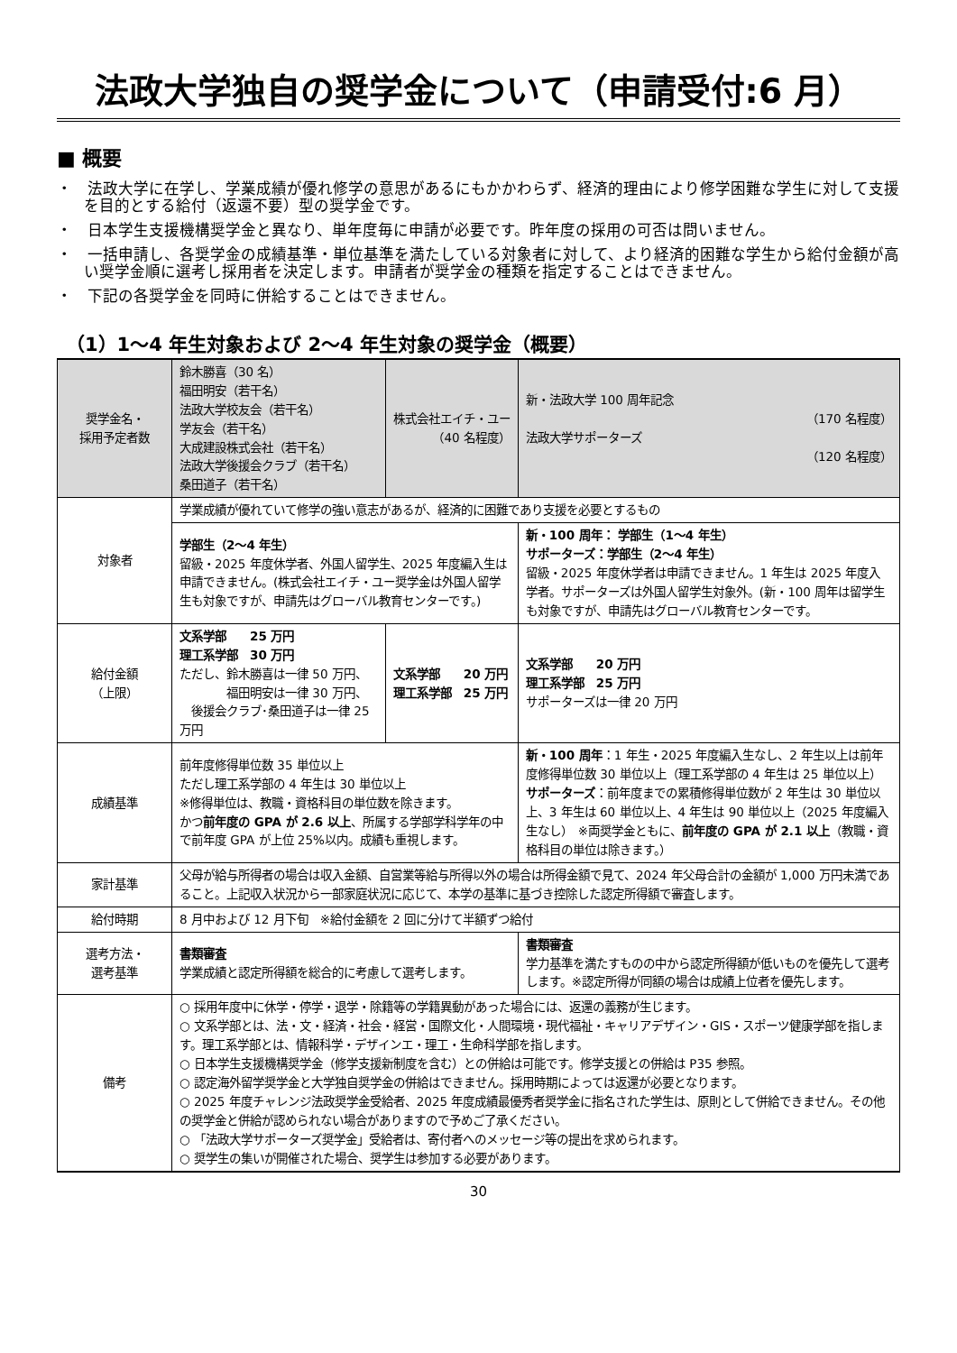法政大学独自の奨学金について（申請受付:6 月）
■ 概要
・　法政大学に在学し、学業成績が優れ修学の意思があるにもかかわらず、経済的理由により修学困難な学生に対して支援を目的とする給付（返還不要）型の奨学金です。
・　日本学生支援機構奨学金と異なり、単年度毎に申請が必要です。昨年度の採用の可否は問いません。
・　一括申請し、各奨学金の成績基準・単位基準を満たしている対象者に対して、より経済的困難な学生から給付金額が高い奨学金順に選考し採用者を決定します。申請者が奨学金の種類を指定することはできません。
・　下記の各奨学金を同時に併給することはできません。
（1）1〜4 年生対象および 2〜4 年生対象の奨学金（概要）
| 奨学金名・ 採用予定者数 | 鈴木勝喜（30 名） 福田明安（若干名） 法政大学校友会（若干名） 学友会（若干名） 大成建設株式会社（若干名） 法政大学後援会クラブ（若干名） 桑田道子（若干名） | 株式会社エイチ・ユー （40 名程度） | 新・法政大学 100 周年記念 （170 名程度） 法政大学サポーターズ （120 名程度） |
| --- | --- | --- | --- |
| 対象者 | 学業成績が優れていて修学の強い意志があるが、経済的に困難であり支援を必要とするもの | | |
| | 学部生（2〜4 年生） 留級・2025 年度休学者、外国人留学生、2025 年度編入生は申請できません。(株式会社エイチ・ユー奨学金は外国人留学生も対象ですが、申請先はグローバル教育センターです。) | | 新・100 周年： 学部生（1〜4 年生） サポーターズ：学部生（2〜4 年生） 留級・2025 年度休学者は申請できません。1 年生は 2025 年度入学者。サポーターズは外国人留学生対象外。(新・100 周年は留学生も対象ですが、申請先はグローバル教育センターです。 |
| 給付金額 （上限） | 文系学部 25 万円 理工系学部 30 万円 ただし、鈴木勝喜は一律 50 万円、 福田明安は一律 30 万円、 後援会クラブ･桑田道子は一律 25 万円 | 文系学部 20 万円 理工系学部 25 万円 | 文系学部 20 万円 理工系学部 25 万円 サポーターズは一律 20 万円 |
| 成績基準 | 前年度修得単位数 35 単位以上 ただし理工系学部の 4 年生は 30 単位以上 ※修得単位は、教職・資格科目の単位数を除きます。 かつ 前年度の GPA が 2.6 以上 、所属する学部学科学年の中で前年度 GPA が上位 25%以内。成績も重視します。 | | 新・100 周年 ：1 年生・2025 年度編入生なし、2 年生以上は前年度修得単位数 30 単位以上（理工系学部の 4 年生は 25 単位以上） サポーターズ ：前年度までの累積修得単位数が 2 年生は 30 単位以上、3 年生は 60 単位以上、4 年生は 90 単位以上（2025 年度編入生なし） ※両奨学金ともに、 前年度の GPA が 2.1 以上 （教職・資格科目の単位は除きます。） |
| 家計基準 | 父母が給与所得者の場合は収入金額、自営業等給与所得以外の場合は所得金額で見て、2024 年父母合計の金額が 1,000 万円未満であること。上記収入状況から一部家庭状況に応じて、本学の基準に基づき控除した認定所得額で審査します。 | | |
| 給付時期 | 8 月中および 12 月下旬 ※給付金額を 2 回に分けて半額ずつ給付 | | |
| 選考方法・ 選考基準 | 書類審査 学業成績と認定所得額を総合的に考慮して選考します。 | | 書類審査 学力基準を満たすものの中から認定所得額が低いものを優先して選考します。※認定所得が同額の場合は成績上位者を優先します。 |
| 備考 | ○ 採用年度中に休学・停学・退学・除籍等の学籍異動があった場合には、返還の義務が生じます。 ○ 文系学部とは、法・文・経済・社会・経営・国際文化・人間環境・現代福祉・キャリアデザイン・GIS・スポーツ健康学部を指します。理工系学部とは、情報科学・デザインエ・理工・生命科学部を指します。 ○ 日本学生支援機構奨学金（修学支援新制度を含む）との併給は可能です。修学支援との併給は P35 参照。 ○ 認定海外留学奨学金と大学独自奨学金の併給はできません。採用時期によっては返還が必要となります。 ○ 2025 年度チャレンジ法政奨学金受給者、2025 年度成績最優秀者奨学金に指名された学生は、原則として併給できません。その他の奨学金と併給が認められない場合がありますので予めご了承ください。 ○ 「法政大学サポーターズ奨学金」受給者は、寄付者へのメッセージ等の提出を求められます。 ○ 奨学生の集いが開催された場合、奨学生は参加する必要があります。 | | |
30